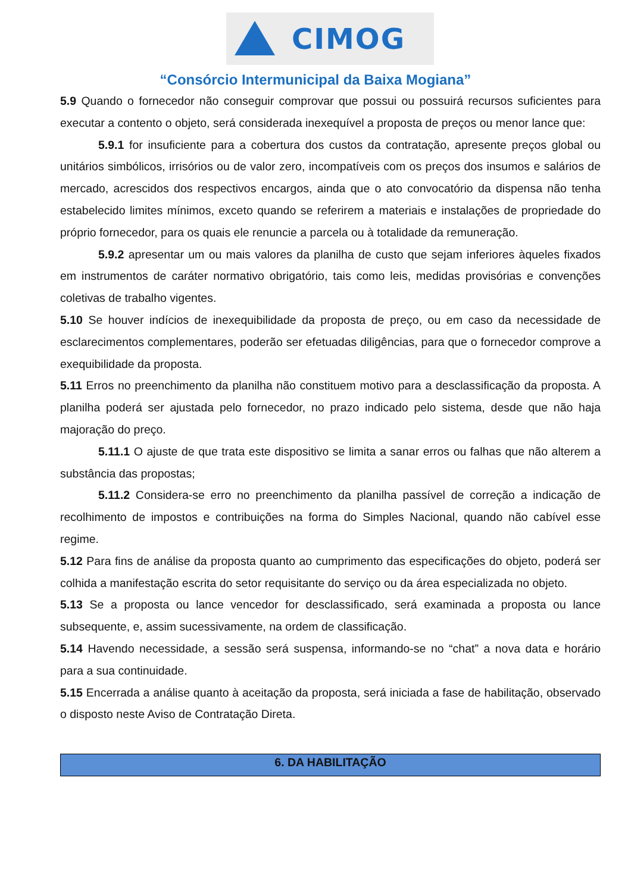CIMOG
“Consórcio Intermunicipal da Baixa Mogiana”
5.9 Quando o fornecedor não conseguir comprovar que possui ou possuirá recursos suficientes para executar a contento o objeto, será considerada inexequível a proposta de preços ou menor lance que:
5.9.1 for insuficiente para a cobertura dos custos da contratação, apresente preços global ou unitários simbólicos, irrisórios ou de valor zero, incompatíveis com os preços dos insumos e salários de mercado, acrescidos dos respectivos encargos, ainda que o ato convocatório da dispensa não tenha estabelecido limites mínimos, exceto quando se referirem a materiais e instalações de propriedade do próprio fornecedor, para os quais ele renuncie a parcela ou à totalidade da remuneração.
5.9.2 apresentar um ou mais valores da planilha de custo que sejam inferiores àqueles fixados em instrumentos de caráter normativo obrigatório, tais como leis, medidas provisórias e convenções coletivas de trabalho vigentes.
5.10 Se houver indícios de inexequibilidade da proposta de preço, ou em caso da necessidade de esclarecimentos complementares, poderão ser efetuadas diligências, para que o fornecedor comprove a exequibilidade da proposta.
5.11 Erros no preenchimento da planilha não constituem motivo para a desclassificação da proposta. A planilha poderá ser ajustada pelo fornecedor, no prazo indicado pelo sistema, desde que não haja majoração do preço.
5.11.1 O ajuste de que trata este dispositivo se limita a sanar erros ou falhas que não alterem a substância das propostas;
5.11.2 Considera-se erro no preenchimento da planilha passível de correção a indicação de recolhimento de impostos e contribuições na forma do Simples Nacional, quando não cabível esse regime.
5.12 Para fins de análise da proposta quanto ao cumprimento das especificações do objeto, poderá ser colhida a manifestação escrita do setor requisitante do serviço ou da área especializada no objeto.
5.13 Se a proposta ou lance vencedor for desclassificado, será examinada a proposta ou lance subsequente, e, assim sucessivamente, na ordem de classificação.
5.14 Havendo necessidade, a sessão será suspensa, informando-se no “chat” a nova data e horário para a sua continuidade.
5.15 Encerrada a análise quanto à aceitação da proposta, será iniciada a fase de habilitação, observado o disposto neste Aviso de Contratação Direta.
6. DA HABILITAÇÃO